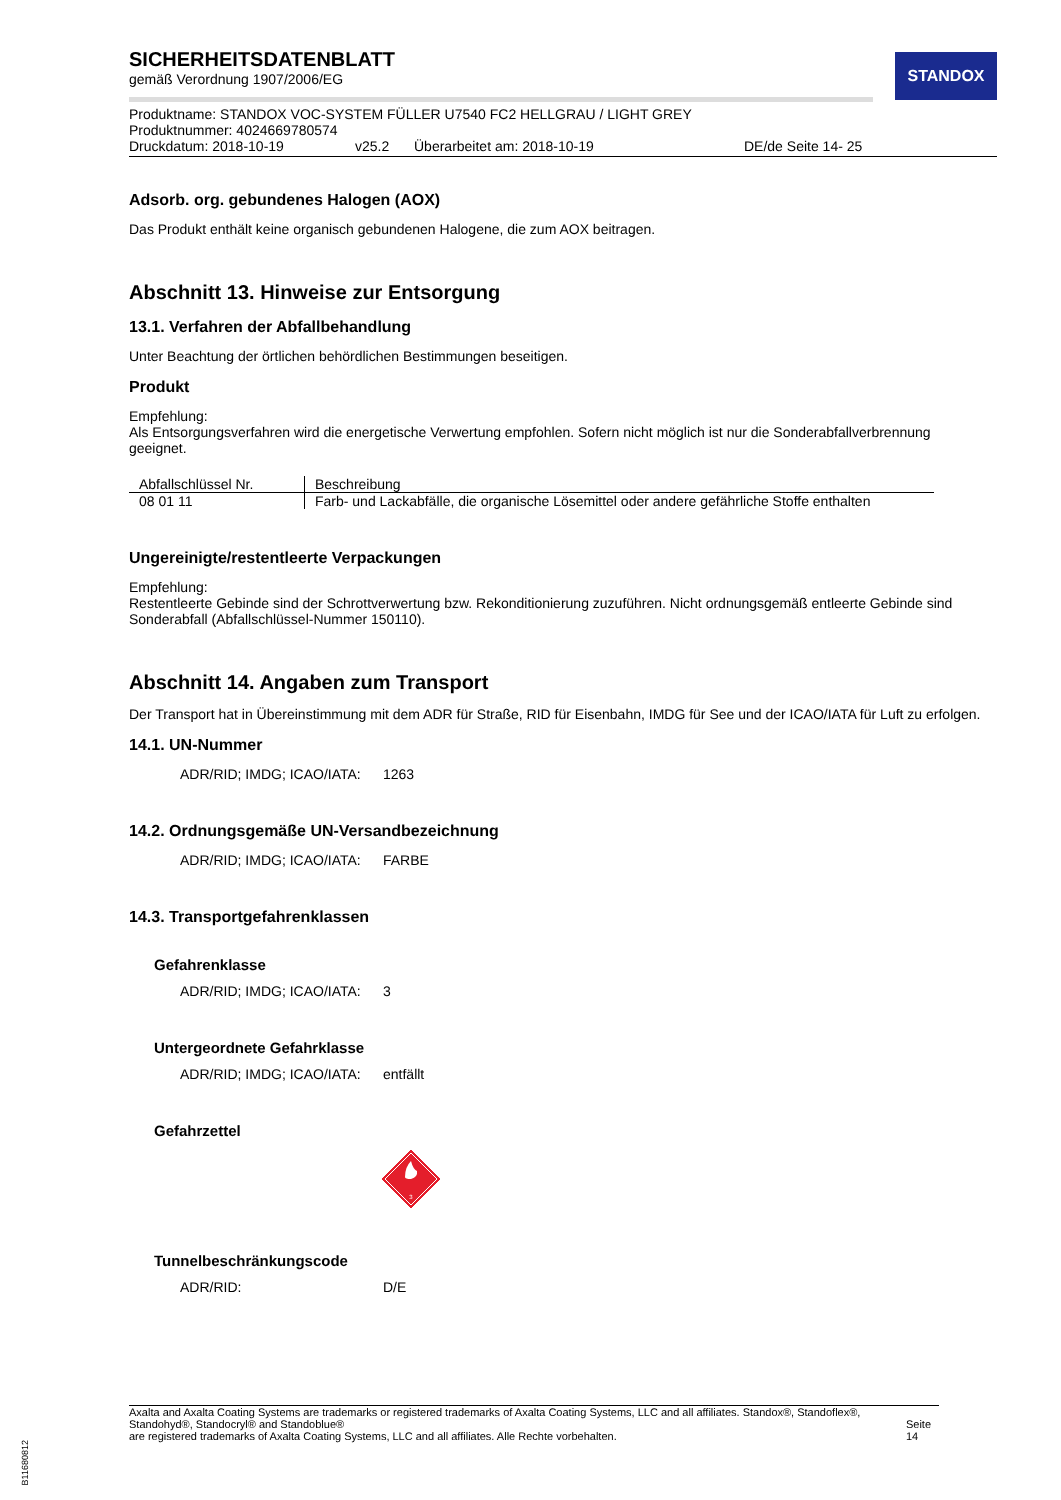STANDOX
SICHERHEITSDATENBLATT
gemäß Verordnung 1907/2006/EG
Produktname: STANDOX VOC-SYSTEM FÜLLER U7540 FC2 HELLGRAU / LIGHT GREY
Produktnummer: 4024669780574
Druckdatum: 2018-10-19 v25.2 Überarbeitet am: 2018-10-19 DE/de Seite 14- 25
Adsorb. org. gebundenes Halogen (AOX)
Das Produkt enthält keine organisch gebundenen Halogene, die zum AOX beitragen.
Abschnitt 13. Hinweise zur Entsorgung
13.1. Verfahren der Abfallbehandlung
Unter Beachtung der örtlichen behördlichen Bestimmungen beseitigen.
Produkt
Empfehlung:
Als Entsorgungsverfahren wird die energetische Verwertung empfohlen. Sofern nicht möglich ist nur die Sonderabfallverbrennung geeignet.
| Abfallschlüssel Nr. | Beschreibung |
| --- | --- |
| 08 01 11 | Farb- und Lackabfälle, die organische Lösemittel oder andere gefährliche Stoffe enthalten |
Ungereinigte/restentleerte Verpackungen
Empfehlung:
Restentleerte Gebinde sind der Schrottverwertung bzw. Rekonditionierung zuzuführen. Nicht ordnungsgemäß entleerte Gebinde sind Sonderabfall (Abfallschlüssel-Nummer 150110).
Abschnitt 14. Angaben zum Transport
Der Transport hat in Übereinstimmung mit dem ADR für Straße, RID für Eisenbahn, IMDG für See und der ICAO/IATA für Luft zu erfolgen.
14.1. UN-Nummer
ADR/RID; IMDG; ICAO/IATA: 1263
14.2. Ordnungsgemäße UN-Versandbezeichnung
ADR/RID; IMDG; ICAO/IATA: FARBE
14.3. Transportgefahrenklassen
Gefahrenklasse
ADR/RID; IMDG; ICAO/IATA: 3
Untergeordnete Gefahrklasse
ADR/RID; IMDG; ICAO/IATA: entfällt
Gefahrzettel
3
Tunnelbeschränkungscode
ADR/RID: D/E
Axalta and Axalta Coating Systems are trademarks or registered trademarks of Axalta Coating Systems, LLC and all affiliates. Standox®, Standoflex®, Standohyd®, Standocryl® and Standoblue®
are registered trademarks of Axalta Coating Systems, LLC and all affiliates. Alle Rechte vorbehalten.
Seite 14
B11680812